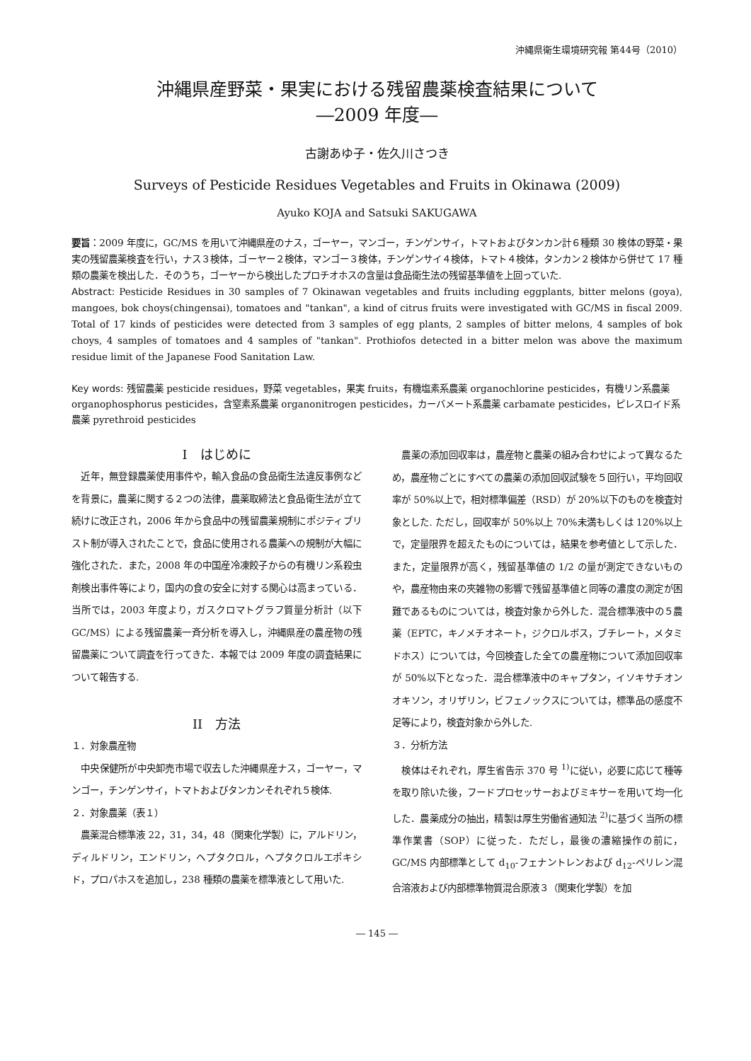沖縄県衛生環境研究報 第44号（2010）
沖縄県産野菜・果実における残留農薬検査結果について
―2009 年度―
古謝あゆ子・佐久川さつき
Surveys of Pesticide Residues Vegetables and Fruits in Okinawa (2009)
Ayuko KOJA and Satsuki SAKUGAWA
要旨：2009 年度に，GC/MS を用いて沖縄県産のナス，ゴーヤー，マンゴー，チンゲンサイ，トマトおよびタンカン計６種類 30 検体の野菜・果実の残留農薬検査を行い，ナス３検体，ゴーヤー２検体，マンゴー３検体，チンゲンサイ４検体，トマト４検体，タンカン２検体から併せて 17 種類の農薬を検出した．そのうち，ゴーヤーから検出したプロチオホスの含量は食品衛生法の残留基準値を上回っていた.
Abstract: Pesticide Residues in 30 samples of 7 Okinawan vegetables and fruits including eggplants, bitter melons (goya), mangoes, bok choys(chingensai), tomatoes and "tankan", a kind of citrus fruits were investigated with GC/MS in fiscal 2009. Total of 17 kinds of pesticides were detected from 3 samples of egg plants, 2 samples of bitter melons, 4 samples of bok choys, 4 samples of tomatoes and 4 samples of "tankan". Prothiofos detected in a bitter melon was above the maximum residue limit of the Japanese Food Sanitation Law.
Key words: 残留農薬 pesticide residues，野菜 vegetables，果実 fruits，有機塩素系農薬 organochlorine pesticides，有機リン系農薬 organophosphorus pesticides，含窒素系農薬 organonitrogen pesticides，カーバメート系農薬 carbamate pesticides，ピレスロイド系農薬 pyrethroid pesticides
I　はじめに
　近年，無登録農薬使用事件や，輸入食品の食品衛生法違反事例などを背景に，農薬に関する２つの法律，農薬取締法と食品衛生法が立て続けに改正され，2006 年から食品中の残留農薬規制にポジティブリスト制が導入されたことで，食品に使用される農薬への規制が大幅に強化された．また，2008 年の中国産冷凍餃子からの有機リン系殺虫剤検出事件等により，国内の食の安全に対する関心は高まっている．当所では，2003 年度より，ガスクロマトグラフ質量分析計（以下 GC/MS）による残留農薬一斉分析を導入し，沖縄県産の農産物の残留農薬について調査を行ってきた．本報では 2009 年度の調査結果について報告する.
II　方法
１．対象農産物
　中央保健所が中央卸売市場で収去した沖縄県産ナス，ゴーヤー，マンゴー，チンゲンサイ，トマトおよびタンカンそれぞれ５検体.
２．対象農薬（表１）
　農薬混合標準液 22，31，34，48（関東化学製）に，アルドリン，ディルドリン，エンドリン，ヘプタクロル，ヘプタクロルエポキシド，プロパホスを追加し，238 種類の農薬を標準液として用いた.
　農薬の添加回収率は，農産物と農薬の組み合わせによって異なるため，農産物ごとにすべての農薬の添加回収試験を５回行い，平均回収率が 50%以上で，相対標準偏差（RSD）が 20%以下のものを検査対象とした. ただし，回収率が 50%以上 70%未満もしくは 120%以上で，定量限界を超えたものについては，結果を参考値として示した．また，定量限界が高く，残留基準値の 1/2 の量が測定できないものや，農産物由来の夾雑物の影響で残留基準値と同等の濃度の測定が困難であるものについては，検査対象から外した．混合標準液中の５農薬（EPTC，キノメチオネート，ジクロルボス，ブチレート，メタミドホス）については，今回検査した全ての農産物について添加回収率が 50%以下となった．混合標準液中のキャプタン，イソキサチオンオキソン，オリザリン，ビフェノックスについては，標準品の感度不足等により，検査対象から外した.
３．分析方法
　検体はそれぞれ，厚生省告示 370 号 <sup>1)</sup>に従い，必要に応じて種等を取り除いた後，フードプロセッサーおよびミキサーを用いて均一化した．農薬成分の抽出，精製は厚生労働省通知法 <sup>2)</sup>に基づく当所の標準作業書（SOP）に従った．ただし，最後の濃縮操作の前に，GC/MS 内部標準として d<sub>10</sub>-フェナントレンおよび d<sub>12</sub>-ペリレン混合溶液および内部標準物質混合原液３（関東化学製）を加
― 145 ―